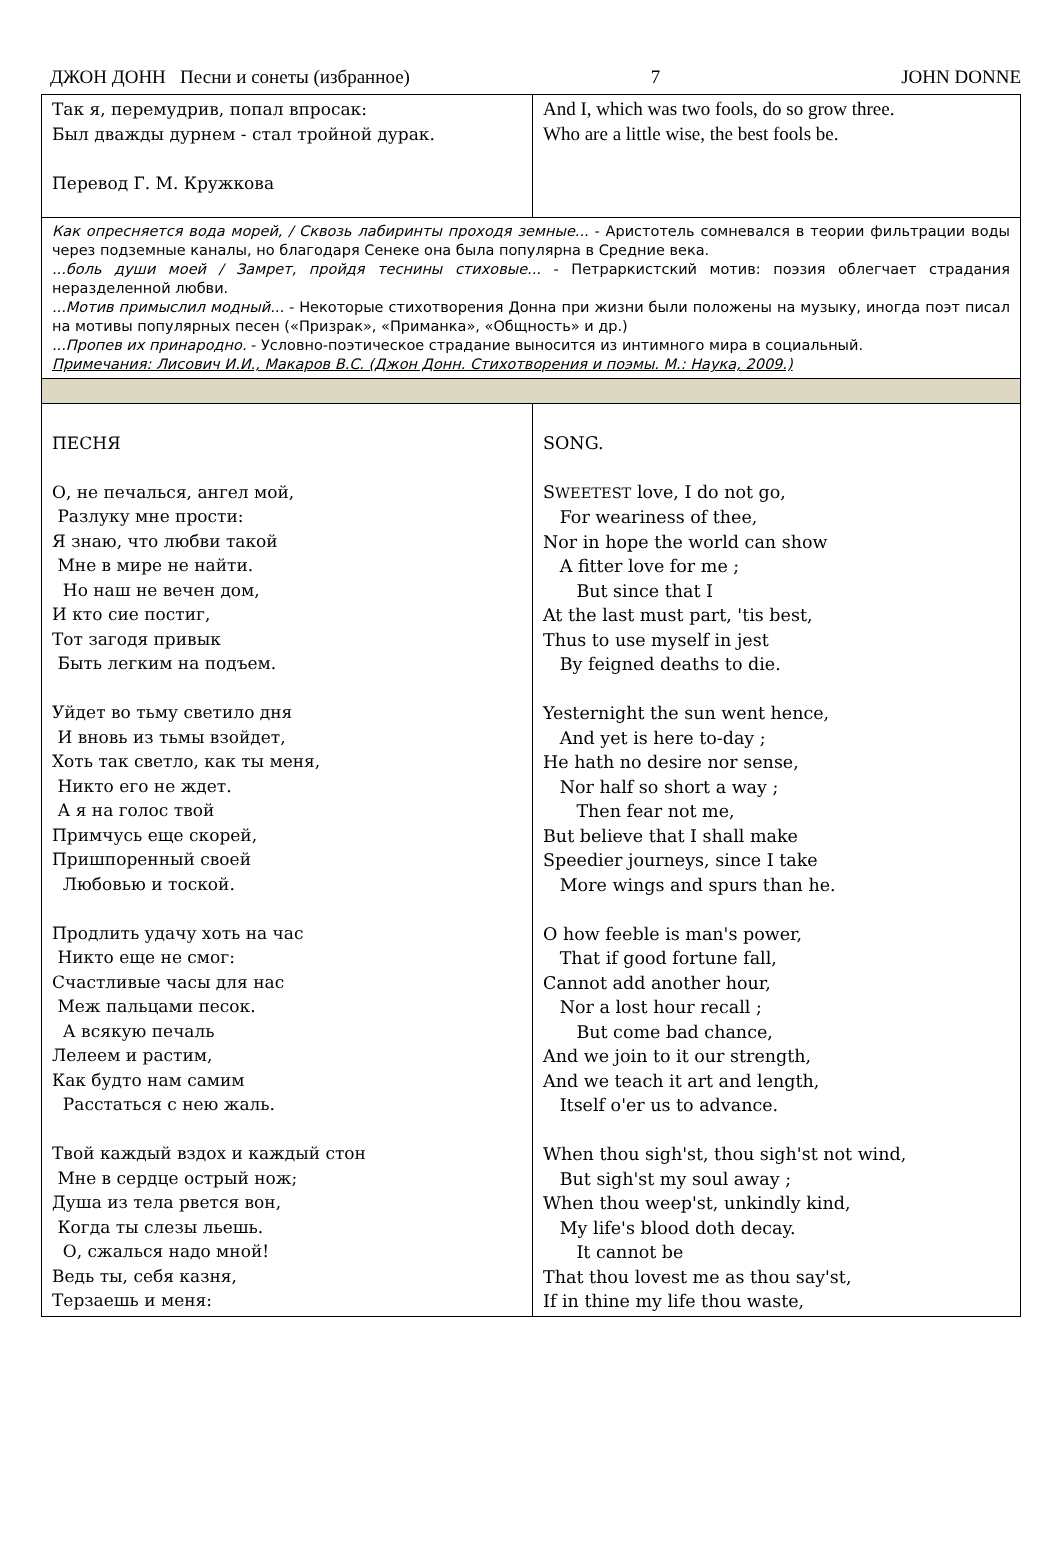ДЖОН ДОНН Песни и сонеты (избранное) 7 JOHN DONNE
| Так я, перемудрив, попал впросак: Был дважды дурнем - стал тройной дурак. Перевод Г. М. Кружкова | And I, which was two fools, do so grow three. Who are a little wise, the best fools be. |
| Как опресняется вода морей, / Сквозь лабиринты проходя земные... - Аристотель сомневался в теории фильтрации воды через подземные каналы, но благодаря Сенеке она была популярна в Средние века. ...боль души моей / Замрет, пройдя теснины стиховые... - Петраркистский мотив: поэзия облегчает страдания неразделенной любви. ...Мотив примыслил модный... - Некоторые стихотворения Донна при жизни были положены на музыку, иногда поэт писал на мотивы популярных песен («Призрак», «Приманка», «Общность» и др.) ...Пропев их принародно. - Условно-поэтическое страдание выносится из интимного мира в социальный. Примечания: Лисович И.И., Макаров В.С. (Джон Донн. Стихотворения и поэмы. М.: Наука, 2009.) | |
| ПЕСНЯ О, не печалься, ангел мой, Разлуку мне прости: Я знаю, что любви такой Мне в мире не найти. Но наш не вечен дом, И кто сие постиг, Тот загодя привык Быть легким на подъем. Уйдет во тьму светило дня И вновь из тьмы взойдет, Хоть так светло, как ты меня, Никто его не ждет. А я на голос твой Примчусь еще скорей, Пришпоренный своей Любовью и тоской. Продлить удачу хоть на час Никто еще не смог: Счастливые часы для нас Меж пальцами песок. А всякую печаль Лелеем и растим, Как будто нам самим Расстаться с нею жаль. Твой каждый вздох и каждый стон Мне в сердце острый нож; Душа из тела рвется вон, Когда ты слезы льешь. О, сжалься надо мной! Ведь ты, себя казня, Терзаешь и меня: | SONG. S WEETEST love, I do not go, For weariness of thee, Nor in hope the world can show A fitter love for me ; But since that I At the last must part, 'tis best, Thus to use myself in jest By feigned deaths to die. Yesternight the sun went hence, And yet is here to-day ; He hath no desire nor sense, Nor half so short a way ; Then fear not me, But believe that I shall make Speedier journeys, since I take More wings and spurs than he. O how feeble is man's power, That if good fortune fall, Cannot add another hour, Nor a lost hour recall ; But come bad chance, And we join to it our strength, And we teach it art and length, Itself o'er us to advance. When thou sigh'st, thou sigh'st not wind, But sigh'st my soul away ; When thou weep'st, unkindly kind, My life's blood doth decay. It cannot be That thou lovest me as thou say'st, If in thine my life thou waste, |